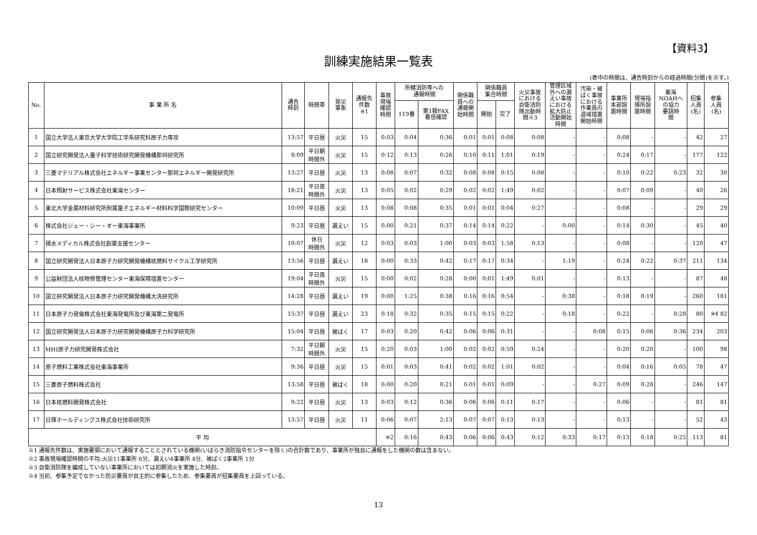【資料3】
訓練実施結果一覧表
(表中の時間は、通告時刻からの経過時間(分間)を示す。)
| No. | 事 業 所 名 | 通告 時刻 | 時間帯 | 発災 事象 | 通報先 件数 ※1 | 事故 現場 確認 時間 | 所轄消防等への 通報時間 | | 関係職 員への 通報開 始時間 | 関係職員 集合時間 | | 火災事故 における 自衛消防 隊出動時 間※3 | 管理区域 外への漏 えい事故 における 拡大防止 活動開始 時間 | 汚染・被 ばく事故 における 作業員の 退域措置 開始時間 | 事業所 本部設 置時間 | 現場指 揮所設 置時間 | 東海 NOAHへ の協力 要請時 間 | 招集 人員 (名) | 参集 人員 (名) |
| --- | --- | --- | --- | --- | --- | --- | --- | --- | --- | --- | --- | --- | --- | --- | --- | --- | --- | --- | --- |
| | | | | | | | 119番 | 第1報FAX 着信確認 | | 開始 | 完了 | | | | | | | | |
| 1 | 国立大学法人東京大学大学院工学系研究科原子力専攻 | 13:57 | 平日昼 | 火災 | 15 | 0:03 | 0:04 | 0:36 | 0:01 | 0:01 | 0:08 | 0:08 | - | - | 0:08 | - | - | 42 | 27 |
| 2 | 国立研究開発法人量子科学技術研究開発機構那珂研究所 | 8:09 | 平日朝 時間外 | 火災 | 15 | 0:12 | 0:13 | 0:26 | 0:10 | 0:11 | 1:01 | 0:19 | - | - | 0:24 | 0:17 | - | 177 | 122 |
| 3 | 三菱マテリアル株式会社エネルギー事業センター那珂エネルギー開発研究所 | 13:27 | 平日昼 | 火災 | 13 | 0:08 | 0:07 | 0:32 | 0:08 | 0:08 | 0:15 | 0:08 | - | - | 0:10 | 0:22 | 0:23 | 32 | 30 |
| 4 | 日本照射サービス株式会社東海センター | 18:21 | 平日夜 時間外 | 火災 | 13 | 0:05 | 0:02 | 0:29 | 0:02 | 0:02 | 1:49 | 0:02 | - | - | 0:07 | 0:09 | - | 40 | 26 |
| 5 | 東北大学金属材料研究所附属量子エネルギー材料科学国際研究センター | 10:09 | 平日昼 | 火災 | 13 | 0:08 | 0:08 | 0:35 | 0:01 | 0:01 | 0:04 | 0:27 | - | - | 0:08 | - | - | 29 | 29 |
| 6 | 株式会社ジェー・シー・オー東海事業所 | 9:23 | 平日昼 | 漏えい | 15 | 0:00 | 0:21 | 0:37 | 0:14 | 0:14 | 0:22 | - | 0:00 | - | 0:14 | 0:30 | - | 45 | 40 |
| 7 | 積水メディカル株式会社創薬支援センター | 10:07 | 休日 時間外 | 火災 | 12 | 0:03 | 0:03 | 1:00 | 0:03 | 0:03 | 1:58 | 0:13 | - | - | 0:08 | - | - | 120 | 47 |
| 8 | 国立研究開発法人日本原子力研究開発機構核燃料サイクル工学研究所 | 13:56 | 平日昼 | 漏えい | 18 | 0:00 | 0:33 | 0:42 | 0:17 | 0:17 | 0:34 | - | 1:19 | - | 0:24 | 0:22 | 0:37 | 211 | 134 |
| 9 | 公益財団法人核物質管理センター東海保障措置センター | 19:04 | 平日夜 時間外 | 火災 | 15 | 0:00 | 0:02 | 0:28 | 0:00 | 0:01 | 1:49 | 0:01 | - | - | 0:13 | - | - | 87 | 48 |
| 10 | 国立研究開発法人日本原子力研究開発機構大洗研究所 | 14:28 | 平日昼 | 漏えい | 19 | 0:00 | 1:25 | 0:38 | 0:16 | 0:16 | 0:54 | - | 0:38 | - | 0:18 | 0:19 | - | 260 | 181 |
| 11 | 日本原子力発電株式会社東海発電所及び東海第二発電所 | 15:37 | 平日昼 | 漏えい | 23 | 0:18 | 0:32 | 0:35 | 0:15 | 0:15 | 0:22 | - | 0:18 | - | 0:22 | - | 0:28 | 80 | ※4 82 |
| 12 | 国立研究開発法人日本原子力研究開発機構原子力科学研究所 | 15:04 | 平日昼 | 被ばく | 17 | 0:03 | 0:20 | 0:42 | 0:06 | 0:06 | 0:31 | - | - | 0:08 | 0:15 | 0:06 | 0:36 | 234 | 203 |
| 13 | MHI原子力研究開発株式会社 | 7:32 | 平日朝 時間外 | 火災 | 15 | 0:20 | 0:03 | 1:00 | 0:02 | 0:02 | 0:59 | 0:24 | - | - | 0:20 | 0:20 | - | 100 | 98 |
| 14 | 原子燃料工業株式会社東海事業所 | 9:36 | 平日昼 | 火災 | 15 | 0:01 | 0:03 | 0:41 | 0:02 | 0:02 | 1:01 | 0:02 | - | - | 0:04 | 0:16 | 0:05 | 78 | 47 |
| 15 | 三菱原子燃料株式会社 | 13:58 | 平日昼 | 被ばく | 18 | 0:00 | 0:20 | 0:21 | 0:01 | 0:01 | 0:09 | - | - | 0:27 | 0:09 | 0:28 | - | 246 | 147 |
| 16 | 日本核燃料開発株式会社 | 9:22 | 平日昼 | 火災 | 13 | 0:03 | 0:12 | 0:36 | 0:06 | 0:06 | 0:11 | 0:17 | - | - | 0:06 | - | - | 81 | 81 |
| 17 | 日揮ホールディングス株式会社技術研究所 | 13:57 | 平日昼 | 火災 | 11 | 0:06 | 0:07 | 2:13 | 0:07 | 0:07 | 0:13 | 0:13 | - | - | 0:13 | - | - | 52 | 43 |
| 平 均 | | | | | | ※2 | 0:16 | 0:43 | 0:06 | 0:06 | 0:43 | 0:12 | 0:33 | 0:17 | 0:13 | 0:18 | 0:25 | 113 | 81 |
※1 通報先件数は、実施要領において通報することとされている機関(いばらき消防指令センターを除く)の合計数であり、事業所が独自に通報をした機関の数は含まない。
※2 事故現場確認時間の平均:火災11事業所 6分、漏えい4事業所 4分、被ばく2事業所 1分
※3 自衛消防隊を編成していない事業所においては初期消火を実施した時刻。
※4 当初、参集予定でなかった防災要員が自主的に参集したため、参集要員が招集要員を上回っている。
13